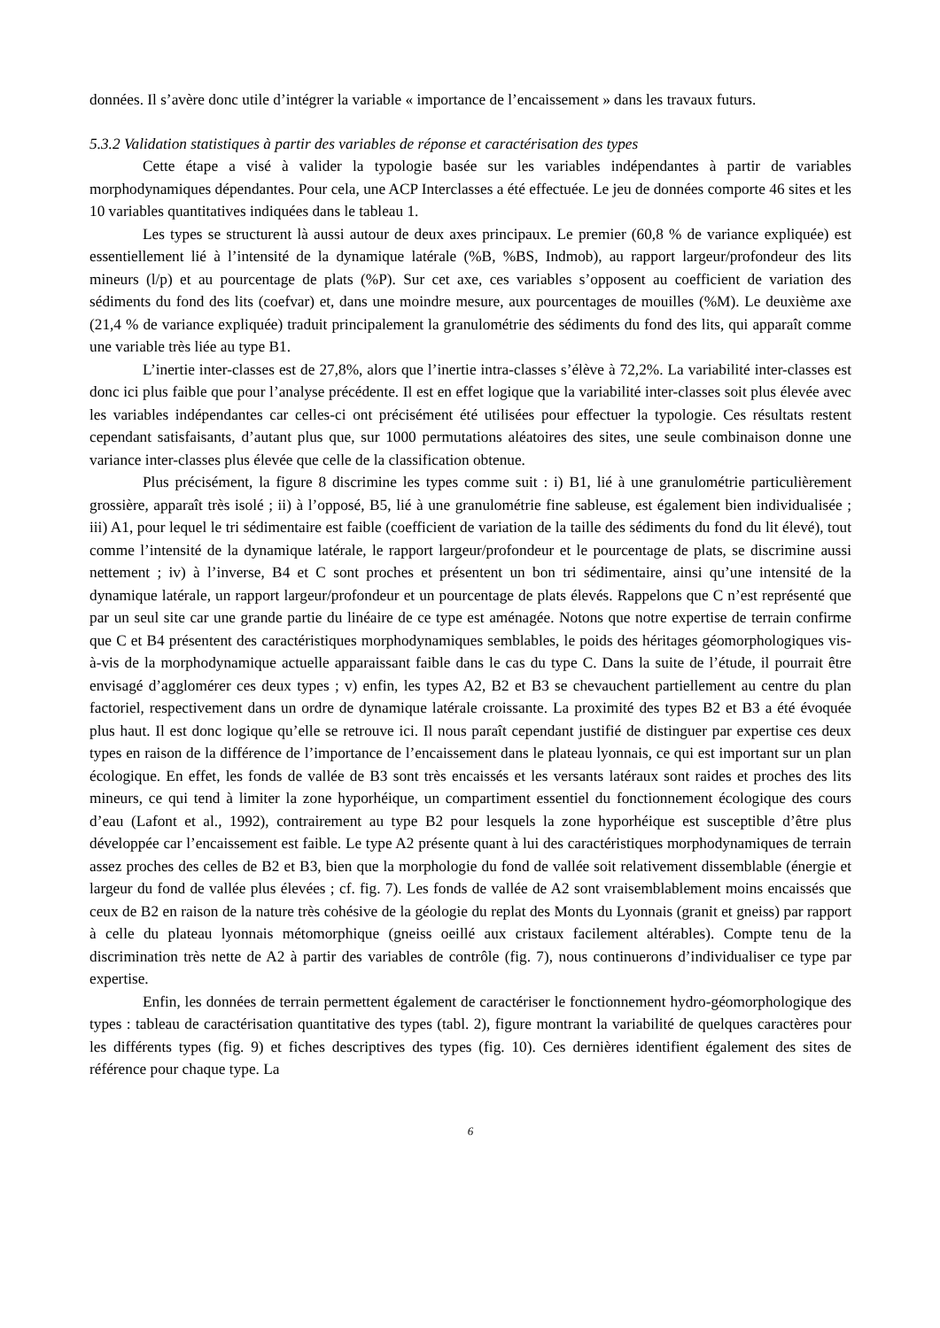données. Il s’avère donc utile d’intégrer la variable « importance de l’encaissement » dans les travaux futurs.
5.3.2 Validation statistiques à partir des variables de réponse et caractérisation des types
Cette étape a visé à valider la typologie basée sur les variables indépendantes à partir de variables morphodynamiques dépendantes. Pour cela, une ACP Interclasses a été effectuée. Le jeu de données comporte 46 sites et les 10 variables quantitatives indiquées dans le tableau 1.
Les types se structurent là aussi autour de deux axes principaux. Le premier (60,8 % de variance expliquée) est essentiellement lié à l’intensité de la dynamique latérale (%B, %BS, Indmob), au rapport largeur/profondeur des lits mineurs (l/p) et au pourcentage de plats (%P). Sur cet axe, ces variables s’opposent au coefficient de variation des sédiments du fond des lits (coefvar) et, dans une moindre mesure, aux pourcentages de mouilles (%M). Le deuxième axe (21,4 % de variance expliquée) traduit principalement la granulométrie des sédiments du fond des lits, qui apparaît comme une variable très liée au type B1.
L’inertie inter-classes est de 27,8%, alors que l’inertie intra-classes s’élève à 72,2%. La variabilité inter-classes est donc ici plus faible que pour l’analyse précédente. Il est en effet logique que la variabilité inter-classes soit plus élevée avec les variables indépendantes car celles-ci ont précisément été utilisées pour effectuer la typologie. Ces résultats restent cependant satisfaisants, d’autant plus que, sur 1000 permutations aléatoires des sites, une seule combinaison donne une variance inter-classes plus élevée que celle de la classification obtenue.
Plus précisément, la figure 8 discrimine les types comme suit : i) B1, lié à une granulométrie particulièrement grossière, apparaît très isolé ; ii) à l’opposé, B5, lié à une granulométrie fine sableuse, est également bien individualisée ; iii) A1, pour lequel le tri sédimentaire est faible (coefficient de variation de la taille des sédiments du fond du lit élevé), tout comme l’intensité de la dynamique latérale, le rapport largeur/profondeur et le pourcentage de plats, se discrimine aussi nettement ; iv) à l’inverse, B4 et C sont proches et présentent un bon tri sédimentaire, ainsi qu’une intensité de la dynamique latérale, un rapport largeur/profondeur et un pourcentage de plats élevés. Rappelons que C n’est représenté que par un seul site car une grande partie du linéaire de ce type est aménagée. Notons que notre expertise de terrain confirme que C et B4 présentent des caractéristiques morphodynamiques semblables, le poids des héritages géomorphologiques vis-à-vis de la morphodynamique actuelle apparaissant faible dans le cas du type C. Dans la suite de l’étude, il pourrait être envisagé d’agglomérer ces deux types ; v) enfin, les types A2, B2 et B3 se chevauchent partiellement au centre du plan factoriel, respectivement dans un ordre de dynamique latérale croissante. La proximité des types B2 et B3 a été évoquée plus haut. Il est donc logique qu’elle se retrouve ici. Il nous paraît cependant justifié de distinguer par expertise ces deux types en raison de la différence de l’importance de l’encaissement dans le plateau lyonnais, ce qui est important sur un plan écologique. En effet, les fonds de vallée de B3 sont très encaissés et les versants latéraux sont raides et proches des lits mineurs, ce qui tend à limiter la zone hyporhéique, un compartiment essentiel du fonctionnement écologique des cours d’eau (Lafont et al., 1992), contrairement au type B2 pour lesquels la zone hyporhéique est susceptible d’être plus développée car l’encaissement est faible. Le type A2 présente quant à lui des caractéristiques morphodynamiques de terrain assez proches des celles de B2 et B3, bien que la morphologie du fond de vallée soit relativement dissemblable (énergie et largeur du fond de vallée plus élevées ; cf. fig. 7). Les fonds de vallée de A2 sont vraisemblablement moins encaissés que ceux de B2 en raison de la nature très cohésive de la géologie du replat des Monts du Lyonnais (granit et gneiss) par rapport à celle du plateau lyonnais métomorphique (gneiss oeillé aux cristaux facilement altérables). Compte tenu de la discrimination très nette de A2 à partir des variables de contrôle (fig. 7), nous continuerons d’individualiser ce type par expertise.
Enfin, les données de terrain permettent également de caractériser le fonctionnement hydro-géomorphologique des types : tableau de caractérisation quantitative des types (tabl. 2), figure montrant la variabilité de quelques caractères pour les différents types (fig. 9) et fiches descriptives des types (fig. 10). Ces dernières identifient également des sites de référence pour chaque type. La
6